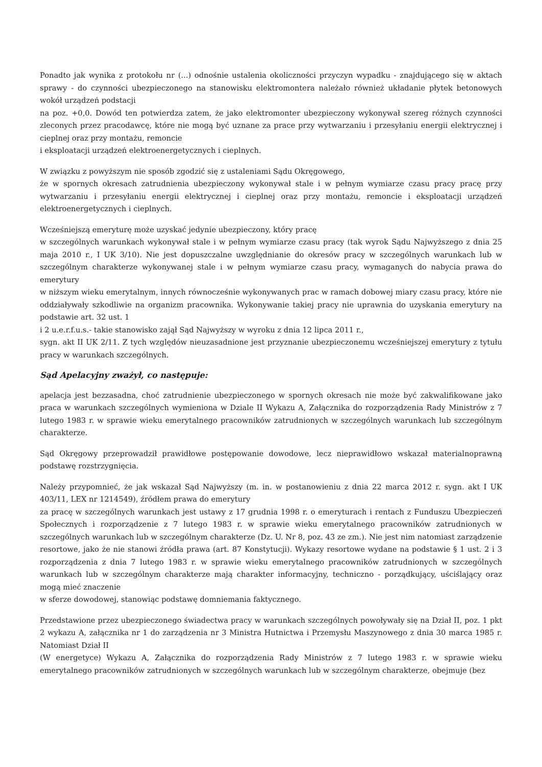Ponadto jak wynika z protokołu nr (...) odnośnie ustalenia okoliczności przyczyn wypadku - znajdującego się w aktach sprawy - do czynności ubezpieczonego na stanowisku elektromontera należało również układanie płytek betonowych wokół urządzeń podstacji
na poz. +0,0. Dowód ten potwierdza zatem, że jako elektromonter ubezpieczony wykonywał szereg różnych czynności zleconych przez pracodawcę, które nie mogą być uznane za prace przy wytwarzaniu i przesyłaniu energii elektrycznej i cieplnej oraz przy montażu, remoncie
i eksploatacji urządzeń elektroenergetycznych i cieplnych.
W związku z powyższym nie sposób zgodzić się z ustaleniami Sądu Okręgowego,
że w spornych okresach zatrudnienia ubezpieczony wykonywał stale i w pełnym wymiarze czasu pracy pracę przy wytwarzaniu i przesyłaniu energii elektrycznej i cieplnej oraz przy montażu, remoncie i eksploatacji urządzeń elektroenergetycznych i cieplnych.
Wcześniejszą emeryturę może uzyskać jedynie ubezpieczony, który pracę
w szczególnych warunkach wykonywał stale i w pełnym wymiarze czasu pracy (tak wyrok Sądu Najwyższego z dnia 25 maja 2010 r., I UK 3/10). Nie jest dopuszczalne uwzględnianie do okresów pracy w szczególnych warunkach lub w szczególnym charakterze wykonywanej stale i w pełnym wymiarze czasu pracy, wymaganych do nabycia prawa do emerytury
w niższym wieku emerytalnym, innych równocześnie wykonywanych prac w ramach dobowej miary czasu pracy, które nie oddziaływały szkodliwie na organizm pracownika. Wykonywanie takiej pracy nie uprawnia do uzyskania emerytury na podstawie art. 32 ust. 1
i 2 u.e.r.f.u.s.- takie stanowisko zajął Sąd Najwyższy w wyroku z dnia 12 lipca 2011 r.,
sygn. akt II UK 2/11. Z tych względów nieuzasadnione jest przyznanie ubezpieczonemu wcześniejszej emerytury z tytułu pracy w warunkach szczególnych.
Sąd Apelacyjny zważył, co następuje:
apelacja jest bezzasadna, choć zatrudnienie ubezpieczonego w spornych okresach nie może być zakwalifikowane jako praca w warunkach szczególnych wymieniona w Dziale II Wykazu A, Załącznika do rozporządzenia Rady Ministrów z 7 lutego 1983 r. w sprawie wieku emerytalnego pracowników zatrudnionych w szczególnych warunkach lub szczególnym charakterze.
Sąd Okręgowy przeprowadził prawidłowe postępowanie dowodowe, lecz nieprawidłowo wskazał materialnoprawną podstawę rozstrzygnięcia.
Należy przypomnieć, że jak wskazał Sąd Najwyższy (m. in. w postanowieniu z dnia 22 marca 2012 r. sygn. akt I UK 403/11, LEX nr 1214549), źródłem prawa do emerytury
za pracę w szczególnych warunkach jest ustawy z 17 grudnia 1998 r. o emeryturach i rentach z Funduszu Ubezpieczeń Społecznych i rozporządzenie z 7 lutego 1983 r. w sprawie wieku emerytalnego pracowników zatrudnionych w szczególnych warunkach lub w szczególnym charakterze (Dz. U. Nr 8, poz. 43 ze zm.). Nie jest nim natomiast zarządzenie resortowe, jako że nie stanowi źródła prawa (art. 87 Konstytucji). Wykazy resortowe wydane na podstawie § 1 ust. 2 i 3 rozporządzenia z dnia 7 lutego 1983 r. w sprawie wieku emerytalnego pracowników zatrudnionych w szczególnych warunkach lub w szczególnym charakterze mają charakter informacyjny, techniczno - porządkujący, uściślający oraz mogą mieć znaczenie
w sferze dowodowej, stanowiąc podstawę domniemania faktycznego.
Przedstawione przez ubezpieczonego świadectwa pracy w warunkach szczególnych powoływały się na Dział II, poz. 1 pkt 2 wykazu A, załącznika nr 1 do zarządzenia nr 3 Ministra Hutnictwa i Przemysłu Maszynowego z dnia 30 marca 1985 r. Natomiast Dział II
(W energetyce) Wykazu A, Załącznika do rozporządzenia Rady Ministrów z 7 lutego 1983 r. w sprawie wieku emerytalnego pracowników zatrudnionych w szczególnych warunkach lub w szczególnym charakterze, obejmuje (bez